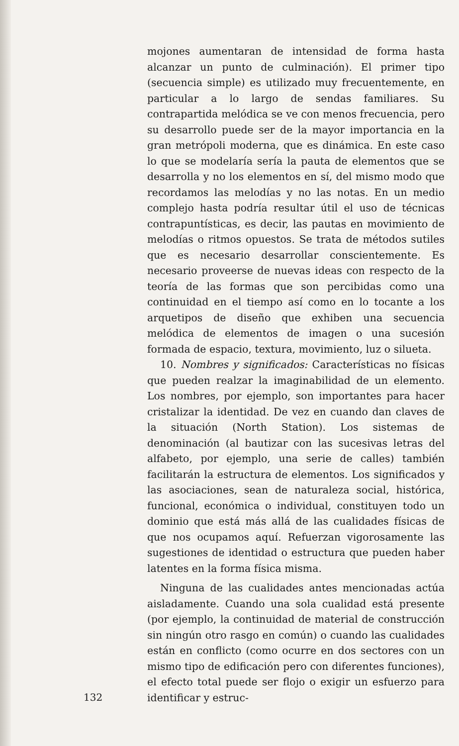mojones aumentaran de intensidad de forma hasta alcanzar un punto de culminación). El primer tipo (secuencia simple) es utilizado muy frecuentemente, en particular a lo largo de sendas familiares. Su contrapartida melódica se ve con menos frecuencia, pero su desarrollo puede ser de la mayor importancia en la gran metrópoli moderna, que es dinámica. En este caso lo que se modelaría sería la pauta de elementos que se desarrolla y no los elementos en sí, del mismo modo que recordamos las melodías y no las notas. En un medio complejo hasta podría resultar útil el uso de técnicas contrapuntísticas, es decir, las pautas en movimiento de melodías o ritmos opuestos. Se trata de métodos sutiles que es necesario desarrollar conscientemente. Es necesario proveerse de nuevas ideas con respecto de la teoría de las formas que son percibidas como una continuidad en el tiempo así como en lo tocante a los arquetipos de diseño que exhiben una secuencia melódica de elementos de imagen o una sucesión formada de espacio, textura, movimiento, luz o silueta.
10. Nombres y significados: Características no físicas que pueden realzar la imaginabilidad de un elemento. Los nombres, por ejemplo, son importantes para hacer cristalizar la identidad. De vez en cuando dan claves de la situación (North Station). Los sistemas de denominación (al bautizar con las sucesivas letras del alfabeto, por ejemplo, una serie de calles) también facilitarán la estructura de elementos. Los significados y las asociaciones, sean de naturaleza social, histórica, funcional, económica o individual, constituyen todo un dominio que está más allá de las cualidades físicas de que nos ocupamos aquí. Refuerzan vigorosamente las sugestiones de identidad o estructura que pueden haber latentes en la forma física misma.
Ninguna de las cualidades antes mencionadas actúa aisladamente. Cuando una sola cualidad está presente (por ejemplo, la continuidad de material de construcción sin ningún otro rasgo en común) o cuando las cualidades están en conflicto (como ocurre en dos sectores con un mismo tipo de edificación pero con diferentes funciones), el efecto total puede ser flojo o exigir un esfuerzo para identificar y estruc-
132